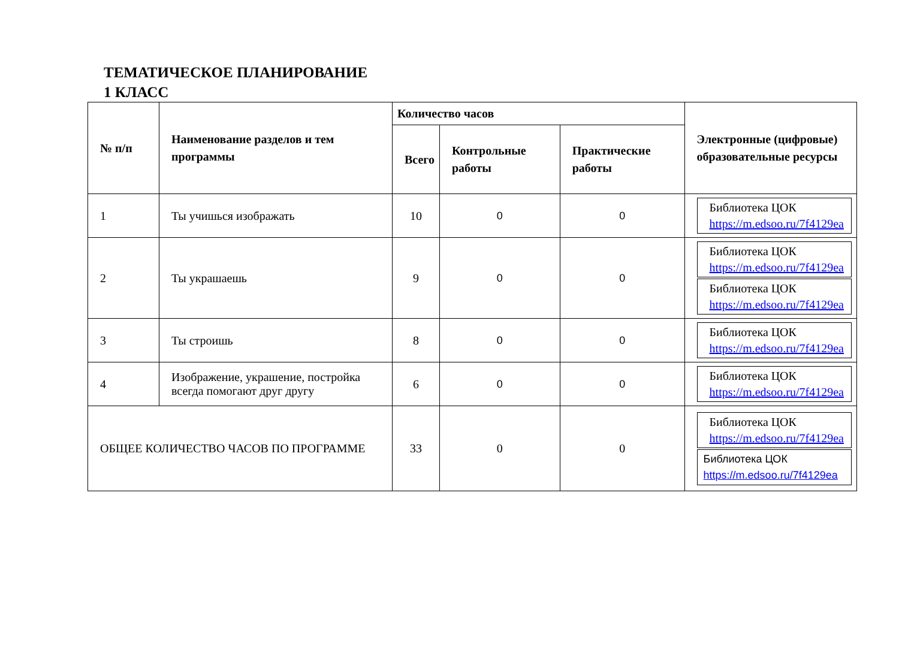ТЕМАТИЧЕСКОЕ ПЛАНИРОВАНИЕ
1 КЛАСС
| № п/п | Наименование разделов и тем программы | Количество часов | | | Электронные (цифровые) образовательные ресурсы |
| --- | --- | --- | --- | --- | --- |
| | | Всего | Контрольные работы | Практические работы | |
| 1 | Ты учишься изображать | 10 | 0 | 0 | Библиотека ЦОК https://m.edsoo.ru/7f4129ea |
| 2 | Ты украшаешь | 9 | 0 | 0 | Библиотека ЦОК https://m.edsoo.ru/7f4129ea Библиотека ЦОК https://m.edsoo.ru/7f4129ea |
| 3 | Ты строишь | 8 | 0 | 0 | Библиотека ЦОК https://m.edsoo.ru/7f4129ea |
| 4 | Изображение, украшение, постройка всегда помогают друг другу | 6 | 0 | 0 | Библиотека ЦОК https://m.edsoo.ru/7f4129ea |
| ОБЩЕЕ КОЛИЧЕСТВО ЧАСОВ ПО ПРОГРАММЕ | | 33 | 0 | 0 | Библиотека ЦОК https://m.edsoo.ru/7f4129ea Библиотека ЦОК https://m.edsoo.ru/7f4129ea |